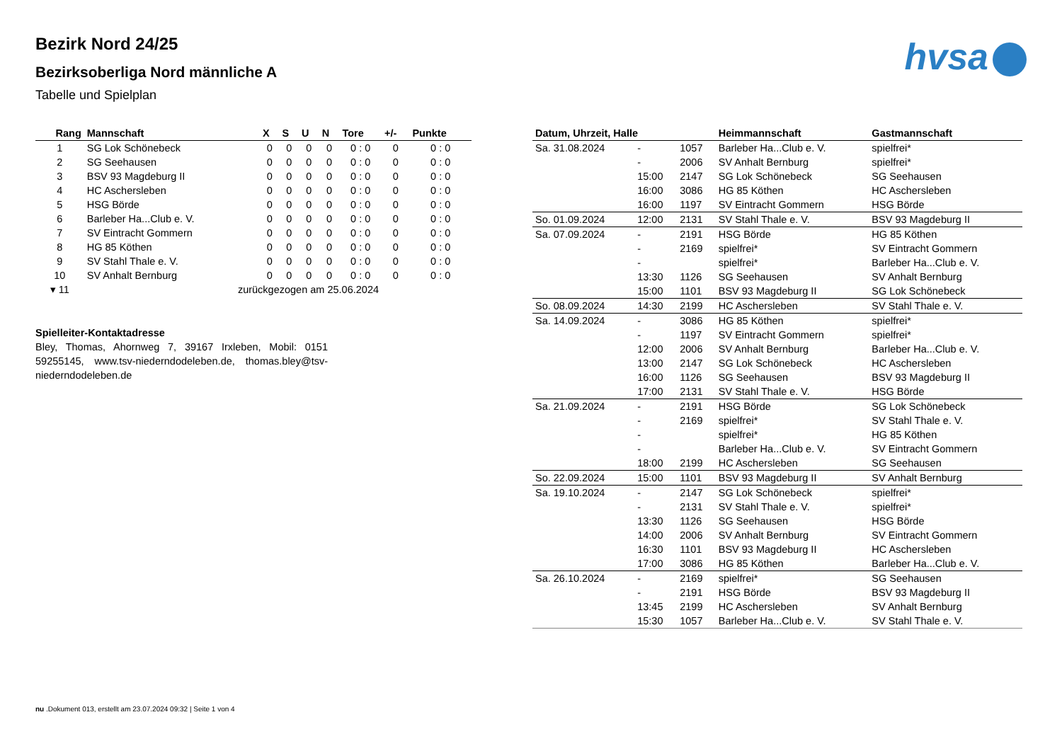Bezirk Nord 24/25
Bezirksoberliga Nord männliche A
Tabelle und Spielplan
hvsa
| Rang | Mannschaft | X | S | U | N | Tore | +/- | Punkte |
| --- | --- | --- | --- | --- | --- | --- | --- | --- |
| 1 | SG Lok Schönebeck | 0 | 0 | 0 | 0 | 0 : 0 | 0 | 0 : 0 |
| 2 | SG Seehausen | 0 | 0 | 0 | 0 | 0 : 0 | 0 | 0 : 0 |
| 3 | BSV 93 Magdeburg II | 0 | 0 | 0 | 0 | 0 : 0 | 0 | 0 : 0 |
| 4 | HC Aschersleben | 0 | 0 | 0 | 0 | 0 : 0 | 0 | 0 : 0 |
| 5 | HSG Börde | 0 | 0 | 0 | 0 | 0 : 0 | 0 | 0 : 0 |
| 6 | Barleber Ha...Club e. V. | 0 | 0 | 0 | 0 | 0 : 0 | 0 | 0 : 0 |
| 7 | SV Eintracht Gommern | 0 | 0 | 0 | 0 | 0 : 0 | 0 | 0 : 0 |
| 8 | HG 85 Köthen | 0 | 0 | 0 | 0 | 0 : 0 | 0 | 0 : 0 |
| 9 | SV Stahl Thale e. V. | 0 | 0 | 0 | 0 | 0 : 0 | 0 | 0 : 0 |
| 10 | SV Anhalt Bernburg | 0 | 0 | 0 | 0 | 0 : 0 | 0 | 0 : 0 |
| ▾ 11 | zurückgezogen am 25.06.2024 | | | | | | | |
Spielleiter-Kontaktadresse
Bley, Thomas, Ahornweg 7, 39167 Irxleben, Mobil: 0151 59255145, www.tsv-niederndodeleben.de, thomas.bley@tsv-niederndodeleben.de
| Datum, Uhrzeit, Halle | | | Heimmannschaft | Gastmannschaft |
| --- | --- | --- | --- | --- |
| Sa. 31.08.2024 | - | 1057 | Barleber Ha...Club e. V. | spielfrei* |
| | - | 2006 | SV Anhalt Bernburg | spielfrei* |
| | 15:00 | 2147 | SG Lok Schönebeck | SG Seehausen |
| | 16:00 | 3086 | HG 85 Köthen | HC Aschersleben |
| | 16:00 | 1197 | SV Eintracht Gommern | HSG Börde |
| So. 01.09.2024 | 12:00 | 2131 | SV Stahl Thale e. V. | BSV 93 Magdeburg II |
| Sa. 07.09.2024 | - | 2191 | HSG Börde | HG 85 Köthen |
| | - | 2169 | spielfrei* | SV Eintracht Gommern |
| | - | | spielfrei* | Barleber Ha...Club e. V. |
| | 13:30 | 1126 | SG Seehausen | SV Anhalt Bernburg |
| | 15:00 | 1101 | BSV 93 Magdeburg II | SG Lok Schönebeck |
| So. 08.09.2024 | 14:30 | 2199 | HC Aschersleben | SV Stahl Thale e. V. |
| Sa. 14.09.2024 | - | 3086 | HG 85 Köthen | spielfrei* |
| | - | 1197 | SV Eintracht Gommern | spielfrei* |
| | 12:00 | 2006 | SV Anhalt Bernburg | Barleber Ha...Club e. V. |
| | 13:00 | 2147 | SG Lok Schönebeck | HC Aschersleben |
| | 16:00 | 1126 | SG Seehausen | BSV 93 Magdeburg II |
| | 17:00 | 2131 | SV Stahl Thale e. V. | HSG Börde |
| Sa. 21.09.2024 | - | 2191 | HSG Börde | SG Lok Schönebeck |
| | - | 2169 | spielfrei* | SV Stahl Thale e. V. |
| | - | | spielfrei* | HG 85 Köthen |
| | - | | Barleber Ha...Club e. V. | SV Eintracht Gommern |
| | 18:00 | 2199 | HC Aschersleben | SG Seehausen |
| So. 22.09.2024 | 15:00 | 1101 | BSV 93 Magdeburg II | SV Anhalt Bernburg |
| Sa. 19.10.2024 | - | 2147 | SG Lok Schönebeck | spielfrei* |
| | - | 2131 | SV Stahl Thale e. V. | spielfrei* |
| | 13:30 | 1126 | SG Seehausen | HSG Börde |
| | 14:00 | 2006 | SV Anhalt Bernburg | SV Eintracht Gommern |
| | 16:30 | 1101 | BSV 93 Magdeburg II | HC Aschersleben |
| | 17:00 | 3086 | HG 85 Köthen | Barleber Ha...Club e. V. |
| Sa. 26.10.2024 | - | 2169 | spielfrei* | SG Seehausen |
| | - | 2191 | HSG Börde | BSV 93 Magdeburg II |
| | 13:45 | 2199 | HC Aschersleben | SV Anhalt Bernburg |
| | 15:30 | 1057 | Barleber Ha...Club e. V. | SV Stahl Thale e. V. |
nu .Dokument 013, erstellt am 23.07.2024 09:32 | Seite 1 von 4